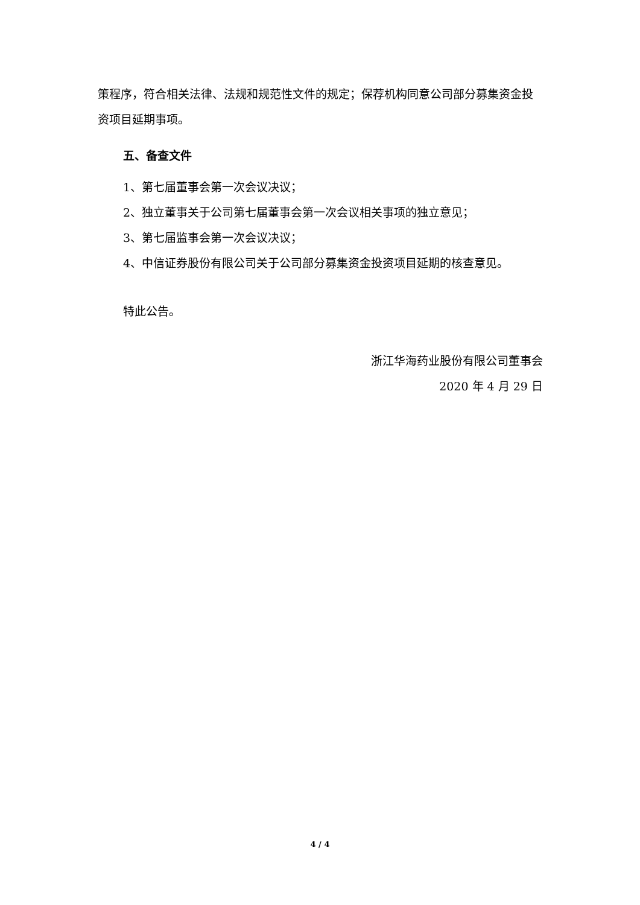策程序，符合相关法律、法规和规范性文件的规定；保荐机构同意公司部分募集资金投资项目延期事项。
五、备查文件
1、第七届董事会第一次会议决议；
2、独立董事关于公司第七届董事会第一次会议相关事项的独立意见；
3、第七届监事会第一次会议决议；
4、中信证券股份有限公司关于公司部分募集资金投资项目延期的核查意见。
特此公告。
浙江华海药业股份有限公司董事会
2020 年 4 月 29 日
4 / 4